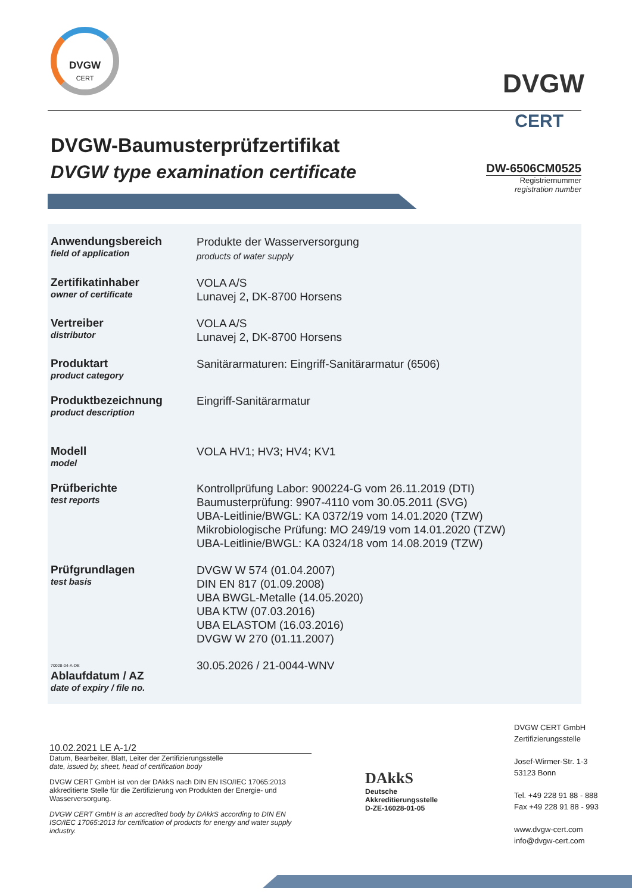DVGW
CERT
DVGW
CERT
DVGW-Baumusterprüfzertifikat
DVGW type examination certificate
DW-6506CM0525
Registriernummer
registration number
Anwendungsbereich
field of application
Produkte der Wasserversorgung
products of water supply
Zertifikatinhaber
owner of certificate
VOLA A/S
Lunavej 2, DK-8700 Horsens
Vertreiber
distributor
VOLA A/S
Lunavej 2, DK-8700 Horsens
Produktart
product category
Sanitärarmaturen: Eingriff-Sanitärarmatur (6506)
Produktbezeichnung
product description
Eingriff-Sanitärarmatur
Modell
model
VOLA HV1; HV3; HV4; KV1
Prüfberichte
test reports
Kontrollprüfung Labor: 900224-G vom 26.11.2019 (DTI)
Baumusterprüfung: 9907-4110 vom 30.05.2011 (SVG)
UBA-Leitlinie/BWGL: KA 0372/19 vom 14.01.2020 (TZW)
Mikrobiologische Prüfung: MO 249/19 vom 14.01.2020 (TZW)
UBA-Leitlinie/BWGL: KA 0324/18 vom 14.08.2019 (TZW)
Prüfgrundlagen
test basis
DVGW W 574 (01.04.2007)
DIN EN 817 (01.09.2008)
UBA BWGL-Metalle (14.05.2020)
UBA KTW (07.03.2016)
UBA ELASTOM (16.03.2016)
DVGW W 270 (01.11.2007)
70028-04-A-DE
Ablaufdatum / AZ
date of expiry / file no.
30.05.2026 / 21-0044-WNV
10.02.2021 LE A-1/2
Datum, Bearbeiter, Blatt, Leiter der Zertifizierungsstelle
date, issued by, sheet, head of certification body
DVGW CERT GmbH ist von der DAkkS nach DIN EN ISO/IEC 17065:2013 akkreditierte Stelle für die Zertifizierung von Produkten der Energie- und Wasserversorgung.
DVGW CERT GmbH is an accredited body by DAkkS according to DIN EN ISO/IEC 17065:2013 for certification of products for energy and water supply industry.
DAkkS
Deutsche
Akkreditierungsstelle
D-ZE-16028-01-05
DVGW CERT GmbH
Zertifizierungsstelle
Josef-Wirmer-Str. 1-3
53123 Bonn
Tel. +49 228 91 88 - 888
Fax +49 228 91 88 - 993
www.dvgw-cert.com
info@dvgw-cert.com